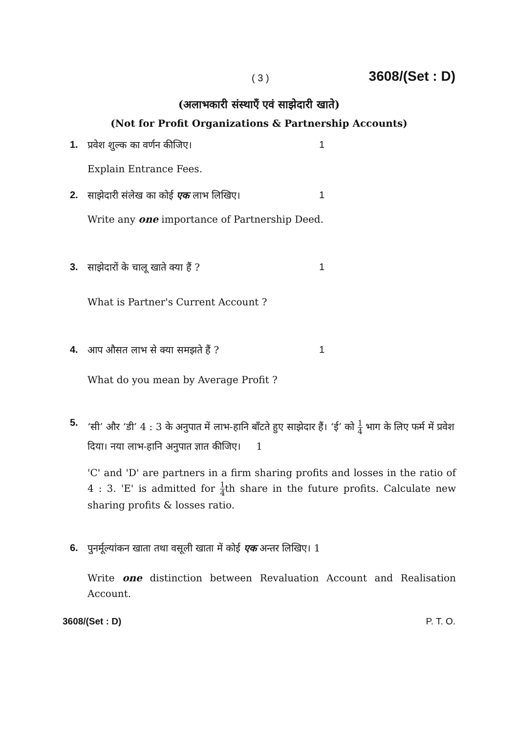( 3 ) 3608/(Set : D)
(अलाभकारी संस्थाएँ एवं साझेदारी खाते)
(Not for Profit Organizations & Partnership Accounts)
1. प्रवेश शुल्क का वर्णन कीजिए। 1
Explain Entrance Fees.
2. साझेदारी संलेख का कोई एक लाभ लिखिए। 1
Write any one importance of Partnership Deed.
3. साझेदारों के चालू खाते क्या हैं ? 1
What is Partner's Current Account ?
4. आप औसत लाभ से क्या समझते हैं ? 1
What do you mean by Average Profit ?
5. ‘सी’ और ‘डी’ 4 : 3 के अनुपात में लाभ-हानि बाँटते हुए साझेदार हैं। ‘ई’ को 1 4 भाग के लिए फर्म में प्रवेश दिया। नया लाभ-हानि अनुपात ज्ञात कीजिए। 1
'C' and 'D' are partners in a firm sharing profits and losses in the ratio of 4 : 3. 'E' is admitted for 1 4th share in the future profits. Calculate new sharing profits & losses ratio.
6. पुनर्मूल्यांकन खाता तथा वसूली खाता में कोई एक अन्तर लिखिए। 1
Write one distinction between Revaluation Account and Realisation Account.
3608/(Set : D) P. T. O.